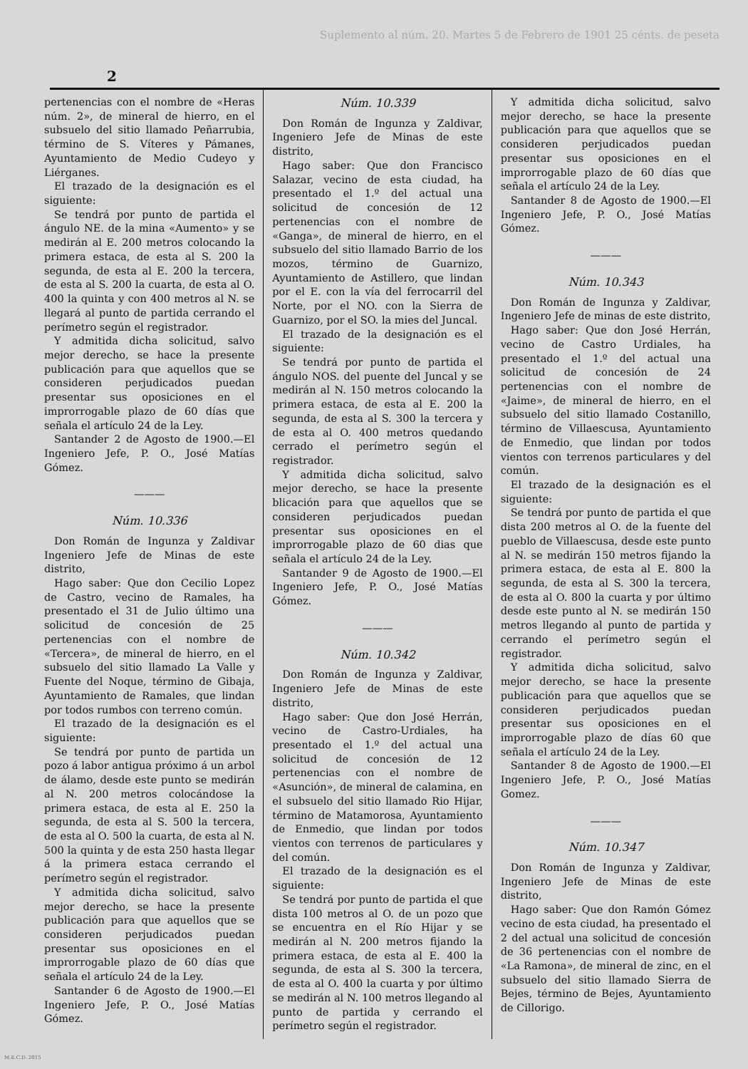Suplemento al núm. 20. Martes 5 de Febrero de 1901 25 cénts. de peseta
2
pertenencias con el nombre de «Heras núm. 2», de mineral de hierro, en el subsuelo del sitio llamado Peñarrubia, término de S. Víteres y Pámanes, Ayuntamiento de Medio Cudeyo y Liérganes.
El trazado de la designación es el siguiente:
Se tendrá por punto de partida el ángulo NE. de la mina «Aumento» y se medirán al E. 200 metros colocando la primera estaca, de esta al S. 200 la segunda, de esta al E. 200 la tercera, de esta al S. 200 la cuarta, de esta al O. 400 la quinta y con 400 metros al N. se llegará al punto de partida cerrando el perímetro según el registrador.
Y admitida dicha solicitud, salvo mejor derecho, se hace la presente publicación para que aquellos que se consideren perjudicados puedan presentar sus oposiciones en el improrrogable plazo de 60 días que señala el artículo 24 de la Ley.
Santander 2 de Agosto de 1900.—El Ingeniero Jefe, P. O., José Matías Gómez.
———
Núm. 10.336
Don Román de Ingunza y Zaldivar Ingeniero Jefe de Minas de este distrito,
Hago saber: Que don Cecilio Lopez de Castro, vecino de Ramales, ha presentado el 31 de Julio último una solicitud de concesión de 25 pertenencias con el nombre de «Tercera», de mineral de hierro, en el subsuelo del sitio llamado La Valle y Fuente del Noque, término de Gibaja, Ayuntamiento de Ramales, que lindan por todos rumbos con terreno común.
El trazado de la designación es el siguiente:
Se tendrá por punto de partida un pozo á labor antigua próximo á un arbol de álamo, desde este punto se medirán al N. 200 metros colocándose la primera estaca, de esta al E. 250 la segunda, de esta al S. 500 la tercera, de esta al O. 500 la cuarta, de esta al N. 500 la quinta y de esta 250 hasta llegar á la primera estaca cerrando el perímetro según el registrador.
Y admitida dicha solicitud, salvo mejor derecho, se hace la presente publicación para que aquellos que se consideren perjudicados puedan presentar sus oposiciones en el improrrogable plazo de 60 días que señala el artículo 24 de la Ley.
Santander 6 de Agosto de 1900.—El Ingeniero Jefe, P. O., José Matías Gómez.
Núm. 10.339
Don Román de Ingunza y Zaldivar, Ingeniero Jefe de Minas de este distrito,
Hago saber: Que don Francisco Salazar, vecino de esta ciudad, ha presentado el 1.º del actual una solicitud de concesión de 12 pertenencias con el nombre de «Ganga», de mineral de hierro, en el subsuelo del sitio llamado Barrio de los mozos, término de Guarnizo, Ayuntamiento de Astillero, que lindan por el E. con la vía del ferrocarril del Norte, por el NO. con la Sierra de Guarnizo, por el SO. la mies del Juncal.
El trazado de la designación es el siguiente:
Se tendrá por punto de partida el ángulo NOS. del puente del Juncal y se medirán al N. 150 metros colocando la primera estaca, de esta al E. 200 la segunda, de esta al S. 300 la tercera y de esta al O. 400 metros quedando cerrado el perímetro según el registrador.
Y admitida dicha solicitud, salvo mejor derecho, se hace la presente blicación para que aquellos que se consideren perjudicados puedan presentar sus oposiciones en el improrrogable plazo de 60 dias que señala el artículo 24 de la Ley.
Santander 9 de Agosto de 1900.—El Ingeniero Jefe, P. O., José Matías Gómez.
———
Núm. 10.342
Don Román de Ingunza y Zaldivar, Ingeniero Jefe de Minas de este distrito,
Hago saber: Que don José Herrán, vecino de Castro-Urdiales, ha presentado el 1.º del actual una solicitud de concesión de 12 pertenencias con el nombre de «Asunción», de mineral de calamina, en el subsuelo del sitio llamado Rio Hijar, término de Matamorosa, Ayuntamiento de Enmedio, que lindan por todos vientos con terrenos de particulares y del común.
El trazado de la designación es el siguiente:
Se tendrá por punto de partida el que dista 100 metros al O. de un pozo que se encuentra en el Río Hijar y se medirán al N. 200 metros fijando la primera estaca, de esta al E. 400 la segunda, de esta al S. 300 la tercera, de esta al O. 400 la cuarta y por último se medirán al N. 100 metros llegando al punto de partida y cerrando el perímetro según el registrador.
Y admitida dicha solicitud, salvo mejor derecho, se hace la presente publicación para que aquellos que se consideren perjudicados puedan presentar sus oposiciones en el improrrogable plazo de 60 días que señala el artículo 24 de la Ley.
Santander 8 de Agosto de 1900.—El Ingeniero Jefe, P. O., José Matías Gómez.
———
Núm. 10.343
Don Román de Ingunza y Zaldivar, Ingeniero Jefe de minas de este distrito,
Hago saber: Que don José Herrán, vecino de Castro Urdiales, ha presentado el 1.º del actual una solicitud de concesión de 24 pertenencias con el nombre de «Jaime», de mineral de hierro, en el subsuelo del sitio llamado Costanillo, término de Villaescusa, Ayuntamiento de Enmedio, que lindan por todos vientos con terrenos particulares y del común.
El trazado de la designación es el siguiente:
Se tendrá por punto de partida el que dista 200 metros al O. de la fuente del pueblo de Villaescusa, desde este punto al N. se medirán 150 metros fijando la primera estaca, de esta al E. 800 la segunda, de esta al S. 300 la tercera, de esta al O. 800 la cuarta y por último desde este punto al N. se medirán 150 metros llegando al punto de partida y cerrando el perímetro según el registrador.
Y admitida dicha solicitud, salvo mejor derecho, se hace la presente publicación para que aquellos que se consideren perjudicados puedan presentar sus oposiciones en el improrrogable plazo de días 60 que señala el artículo 24 de la Ley.
Santander 8 de Agosto de 1900.—El Ingeniero Jefe, P. O., José Matías Gomez.
———
Núm. 10.347
Don Román de Ingunza y Zaldivar, Ingeniero Jefe de Minas de este distrito,
Hago saber: Que don Ramón Gómez vecino de esta ciudad, ha presentado el 2 del actual una solicitud de concesión de 36 pertenencias con el nombre de «La Ramona», de mineral de zinc, en el subsuelo del sitio llamado Sierra de Bejes, término de Bejes, Ayuntamiento de Cillorigo.
M.E.C.D. 2015